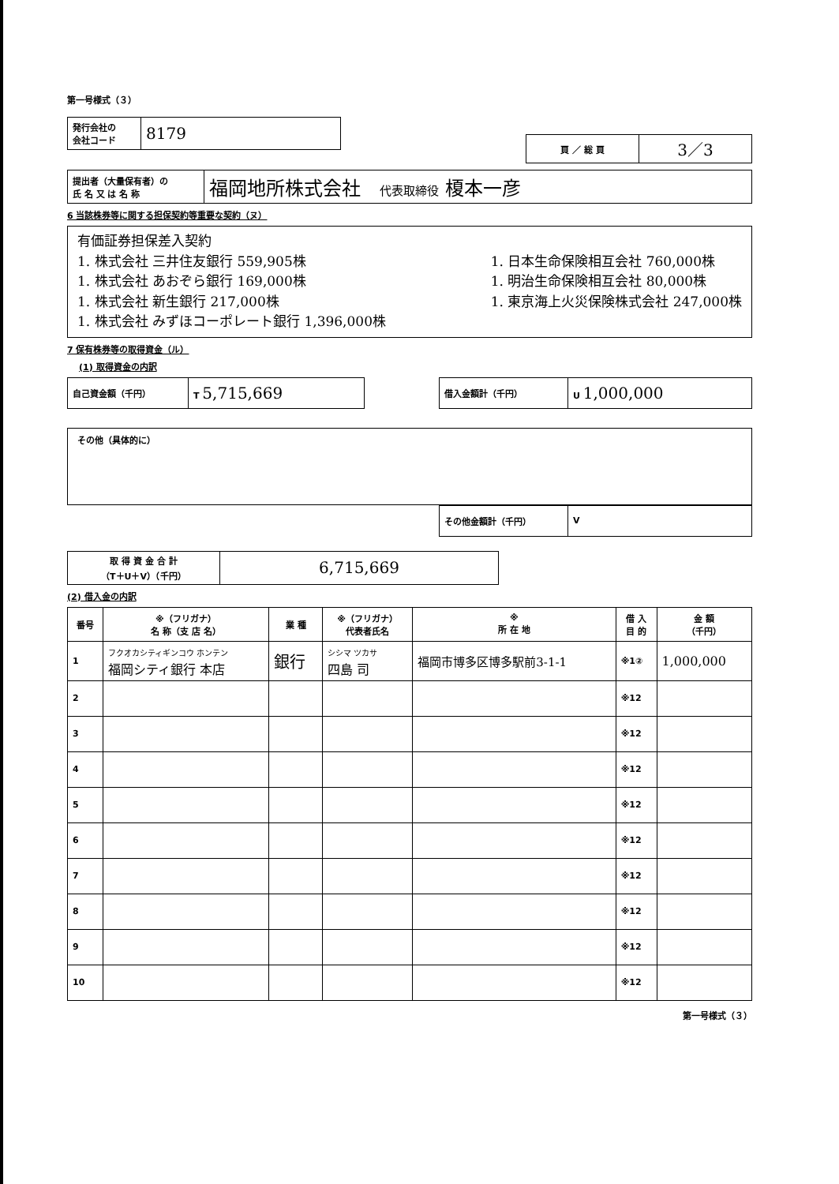第一号様式（３）
| 発行会社の 会社コード | 8179 |
| 頁 ／ 総 頁 | 3／3 |
| 提出者（大量保有者）の 氏 名 又 は 名 称 | 福岡地所株式会社 代表取締役 榎本一彦 |
6 当該株券等に関する担保契約等重要な契約（ヌ）
有価証券担保差入契約
1. 株式会社 三井住友銀行 559,905株
1. 株式会社 あおぞら銀行 169,000株
1. 株式会社 新生銀行 217,000株
1. 株式会社 みずほコーポレート銀行 1,396,000株
1. 日本生命保険相互会社 760,000株
1. 明治生命保険相互会社 80,000株
1. 東京海上火災保険株式会社 247,000株
7 保有株券等の取得資金（ル）
(1) 取得資金の内訳
| 自己資金額（千円） | T 5,715,669 |
| 借入金額計（千円） | U 1,000,000 |
その他（具体的に）
| その他金額計（千円） | V |
| 取 得 資 金 合 計 （T＋U＋V）（千円） | 6,715,669 |
(2) 借入金の内訳
| 番号 | ※（フリガナ） 名 称（支 店 名） | 業 種 | ※（フリガナ） 代表者氏名 | ※ 所 在 地 | 借 入 目 的 | 金 額 （千円） |
| --- | --- | --- | --- | --- | --- | --- |
| 1 | フクオカシティギンコウ ホンテン 福岡シティ銀行 本店 | 銀行 | シシマ ツカサ 四島 司 | 福岡市博多区博多駅前3-1-1 | ※1② | 1,000,000 |
| 2 | | | | | ※12 | |
| 3 | | | | | ※12 | |
| 4 | | | | | ※12 | |
| 5 | | | | | ※12 | |
| 6 | | | | | ※12 | |
| 7 | | | | | ※12 | |
| 8 | | | | | ※12 | |
| 9 | | | | | ※12 | |
| 10 | | | | | ※12 | |
第一号様式（３）